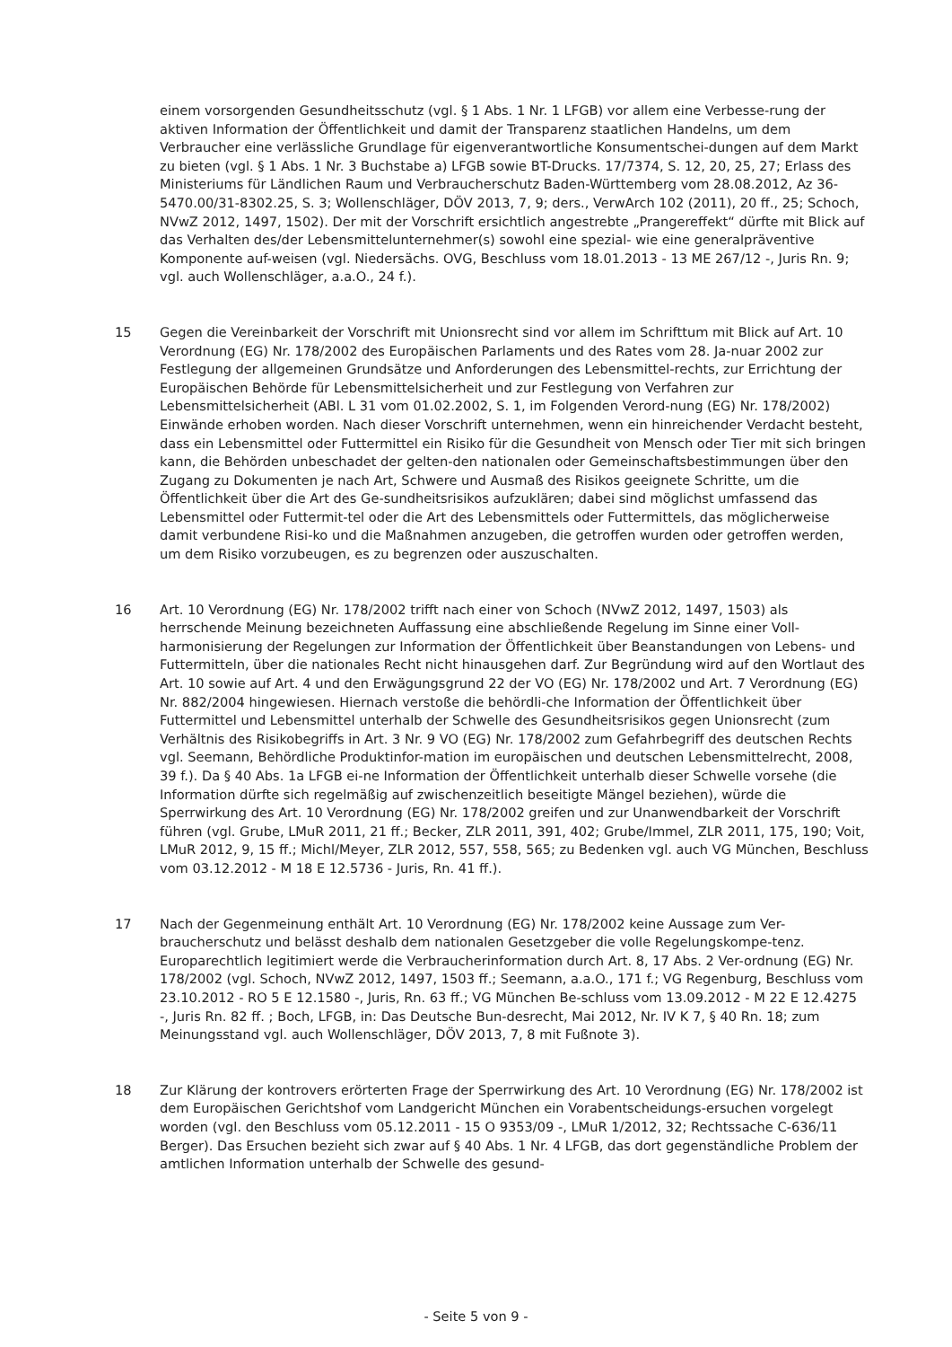einem vorsorgenden Gesundheitsschutz (vgl. § 1 Abs. 1 Nr. 1 LFGB) vor allem eine Verbesse-rung der aktiven Information der Öffentlichkeit und damit der Transparenz staatlichen Handelns, um dem Verbraucher eine verlässliche Grundlage für eigenverantwortliche Konsumentschei-dungen auf dem Markt zu bieten (vgl. § 1 Abs. 1 Nr. 3 Buchstabe a) LFGB sowie BT-Drucks. 17/7374, S. 12, 20, 25, 27; Erlass des Ministeriums für Ländlichen Raum und Verbraucherschutz Baden-Württemberg vom 28.08.2012, Az 36-5470.00/31-8302.25, S. 3; Wollenschläger, DÖV 2013, 7, 9; ders., VerwArch 102 (2011), 20 ff., 25; Schoch, NVwZ 2012, 1497, 1502). Der mit der Vorschrift ersichtlich angestrebte „Prangereffekt“ dürfte mit Blick auf das Verhalten des/der Lebensmittelunternehmer(s) sowohl eine spezial- wie eine generalpräventive Komponente auf-weisen (vgl. Niedersächs. OVG, Beschluss vom 18.01.2013 - 13 ME 267/12 -, Juris Rn. 9; vgl. auch Wollenschläger, a.a.O., 24 f.).
15 Gegen die Vereinbarkeit der Vorschrift mit Unionsrecht sind vor allem im Schrifttum mit Blick auf Art. 10 Verordnung (EG) Nr. 178/2002 des Europäischen Parlaments und des Rates vom 28. Ja-nuar 2002 zur Festlegung der allgemeinen Grundsätze und Anforderungen des Lebensmittel-rechts, zur Errichtung der Europäischen Behörde für Lebensmittelsicherheit und zur Festlegung von Verfahren zur Lebensmittelsicherheit (ABl. L 31 vom 01.02.2002, S. 1, im Folgenden Verord-nung (EG) Nr. 178/2002) Einwände erhoben worden. Nach dieser Vorschrift unternehmen, wenn ein hinreichender Verdacht besteht, dass ein Lebensmittel oder Futtermittel ein Risiko für die Gesundheit von Mensch oder Tier mit sich bringen kann, die Behörden unbeschadet der gelten-den nationalen oder Gemeinschaftsbestimmungen über den Zugang zu Dokumenten je nach Art, Schwere und Ausmaß des Risikos geeignete Schritte, um die Öffentlichkeit über die Art des Ge-sundheitsrisikos aufzuklären; dabei sind möglichst umfassend das Lebensmittel oder Futtermit-tel oder die Art des Lebensmittels oder Futtermittels, das möglicherweise damit verbundene Risi-ko und die Maßnahmen anzugeben, die getroffen wurden oder getroffen werden, um dem Risiko vorzubeugen, es zu begrenzen oder auszuschalten.
16 Art. 10 Verordnung (EG) Nr. 178/2002 trifft nach einer von Schoch (NVwZ 2012, 1497, 1503) als herrschende Meinung bezeichneten Auffassung eine abschließende Regelung im Sinne einer Voll-harmonisierung der Regelungen zur Information der Öffentlichkeit über Beanstandungen von Lebens- und Futtermitteln, über die nationales Recht nicht hinausgehen darf. Zur Begründung wird auf den Wortlaut des Art. 10 sowie auf Art. 4 und den Erwägungsgrund 22 der VO (EG) Nr. 178/2002 und Art. 7 Verordnung (EG) Nr. 882/2004 hingewiesen. Hiernach verstoße die behördli-che Information der Öffentlichkeit über Futtermittel und Lebensmittel unterhalb der Schwelle des Gesundheitsrisikos gegen Unionsrecht (zum Verhältnis des Risikobegriffs in Art. 3 Nr. 9 VO (EG) Nr. 178/2002 zum Gefahrbegriff des deutschen Rechts vgl. Seemann, Behördliche Produktinfor-mation im europäischen und deutschen Lebensmittelrecht, 2008, 39 f.). Da § 40 Abs. 1a LFGB ei-ne Information der Öffentlichkeit unterhalb dieser Schwelle vorsehe (die Information dürfte sich regelmäßig auf zwischenzeitlich beseitigte Mängel beziehen), würde die Sperrwirkung des Art. 10 Verordnung (EG) Nr. 178/2002 greifen und zur Unanwendbarkeit der Vorschrift führen (vgl. Grube, LMuR 2011, 21 ff.; Becker, ZLR 2011, 391, 402; Grube/Immel, ZLR 2011, 175, 190; Voit, LMuR 2012, 9, 15 ff.; Michl/Meyer, ZLR 2012, 557, 558, 565; zu Bedenken vgl. auch VG München, Beschluss vom 03.12.2012 - M 18 E 12.5736 - Juris, Rn. 41 ff.).
17 Nach der Gegenmeinung enthält Art. 10 Verordnung (EG) Nr. 178/2002 keine Aussage zum Ver-braucherschutz und belässt deshalb dem nationalen Gesetzgeber die volle Regelungskompe-tenz. Europarechtlich legitimiert werde die Verbraucherinformation durch Art. 8, 17 Abs. 2 Ver-ordnung (EG) Nr. 178/2002 (vgl. Schoch, NVwZ 2012, 1497, 1503 ff.; Seemann, a.a.O., 171 f.; VG Regenburg, Beschluss vom 23.10.2012 - RO 5 E 12.1580 -, Juris, Rn. 63 ff.; VG München Be-schluss vom 13.09.2012 - M 22 E 12.4275 -, Juris Rn. 82 ff. ; Boch, LFGB, in: Das Deutsche Bun-desrecht, Mai 2012, Nr. IV K 7, § 40 Rn. 18; zum Meinungsstand vgl. auch Wollenschläger, DÖV 2013, 7, 8 mit Fußnote 3).
18 Zur Klärung der kontrovers erörterten Frage der Sperrwirkung des Art. 10 Verordnung (EG) Nr. 178/2002 ist dem Europäischen Gerichtshof vom Landgericht München ein Vorabentscheidungs-ersuchen vorgelegt worden (vgl. den Beschluss vom 05.12.2011 - 15 O 9353/09 -, LMuR 1/2012, 32; Rechtssache C-636/11 Berger). Das Ersuchen bezieht sich zwar auf § 40 Abs. 1 Nr. 4 LFGB, das dort gegenständliche Problem der amtlichen Information unterhalb der Schwelle des gesund-
- Seite 5 von 9 -